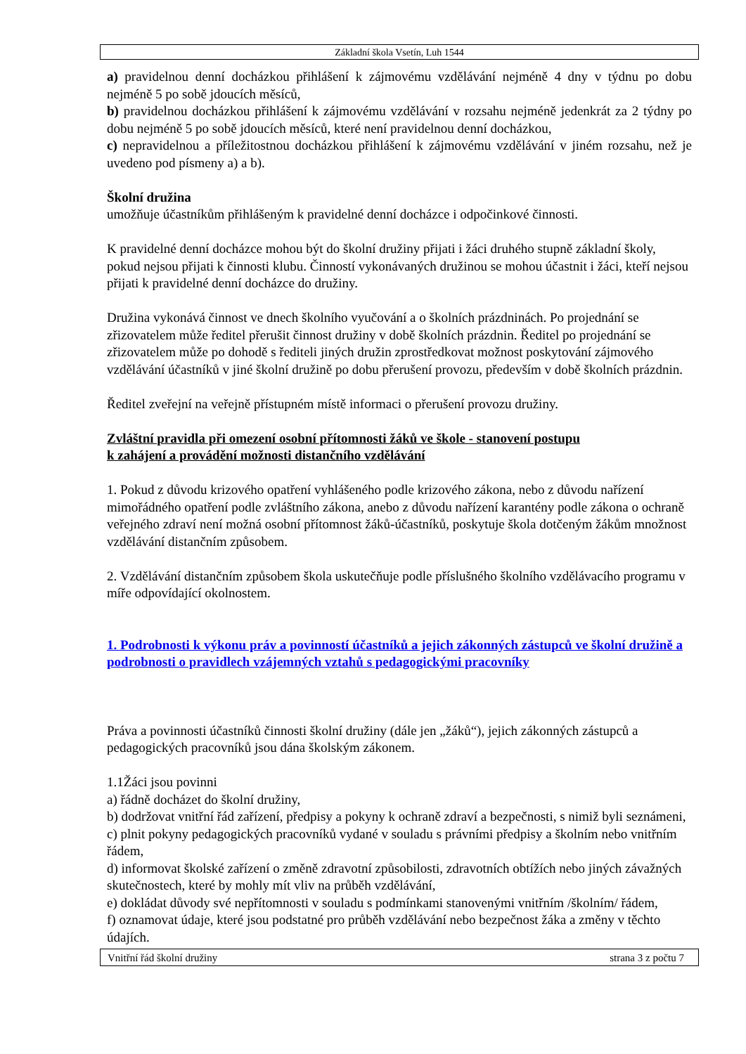Základní škola Vsetín, Luh 1544
a) pravidelnou denní docházkou přihlášení k zájmovému vzdělávání nejméně 4 dny v týdnu po dobu nejméně 5 po sobě jdoucích měsíců,
b) pravidelnou docházkou přihlášení k zájmovému vzdělávání v rozsahu nejméně jedenkrát za 2 týdny po dobu nejméně 5 po sobě jdoucích měsíců, které není pravidelnou denní docházkou,
c) nepravidelnou a příležitostnou docházkou přihlášení k zájmovému vzdělávání v jiném rozsahu, než je uvedeno pod písmeny a) a b).
Školní družina
umožňuje účastníkům přihlášeným k pravidelné denní docházce i odpočinkové činnosti.
K pravidelné denní docházce mohou být do školní družiny přijati i žáci druhého stupně základní školy, pokud nejsou přijati k činnosti klubu. Činností vykonávaných družinou se mohou účastnit i žáci, kteří nejsou přijati k pravidelné denní docházce do družiny.
Družina vykonává činnost ve dnech školního vyučování a o školních prázdninách. Po projednání se zřizovatelem může ředitel přerušit činnost družiny v době školních prázdnin. Ředitel po projednání se zřizovatelem může po dohodě s řediteli jiných družin zprostředkovat možnost poskytování zájmového vzdělávání účastníků v jiné školní družině po dobu přerušení provozu, především v době školních prázdnin.
Ředitel zveřejní na veřejně přístupném místě informaci o přerušení provozu družiny.
Zvláštní pravidla při omezení osobní přítomnosti žáků ve škole - stanovení postupu
k zahájení a provádění možnosti distančního vzdělávání
1. Pokud z důvodu krizového opatření vyhlášeného podle krizového zákona, nebo z důvodu nařízení mimořádného opatření podle zvláštního zákona, anebo z důvodu nařízení karantény podle zákona o ochraně veřejného zdraví není možná osobní přítomnost žáků-účastníků, poskytuje škola dotčeným žákům množnost vzdělávání distančním způsobem.
2. Vzdělávání distančním způsobem škola uskutečňuje podle příslušného školního vzdělávacího programu v míře odpovídající okolnostem.
1. Podrobnosti k výkonu práv a povinností účastníků a jejich zákonných zástupců ve školní družině a podrobnosti o pravidlech vzájemných vztahů s pedagogickými pracovníky
Práva a povinnosti účastníků činnosti školní družiny (dále jen „žáků“), jejich zákonných zástupců a pedagogických pracovníků jsou dána školským zákonem.
1.1Žáci jsou povinni
a) řádně docházet do školní družiny,
b) dodržovat vnitřní řád zařízení, předpisy a pokyny k ochraně zdraví a bezpečnosti, s nimiž byli seznámeni,
c) plnit pokyny pedagogických pracovníků vydané v souladu s právními předpisy a školním nebo vnitřním řádem,
d) informovat školské zařízení o změně zdravotní způsobilosti, zdravotních obtížích nebo jiných závažných skutečnostech, které by mohly mít vliv na průběh vzdělávání,
e) dokládat důvody své nepřítomnosti v souladu s podmínkami stanovenými vnitřním /školním/ řádem,
f) oznamovat údaje, které jsou podstatné pro průběh vzdělávání nebo bezpečnost žáka a změny v těchto údajích.
Vnitřní řád školní družiny strana 3 z počtu 7